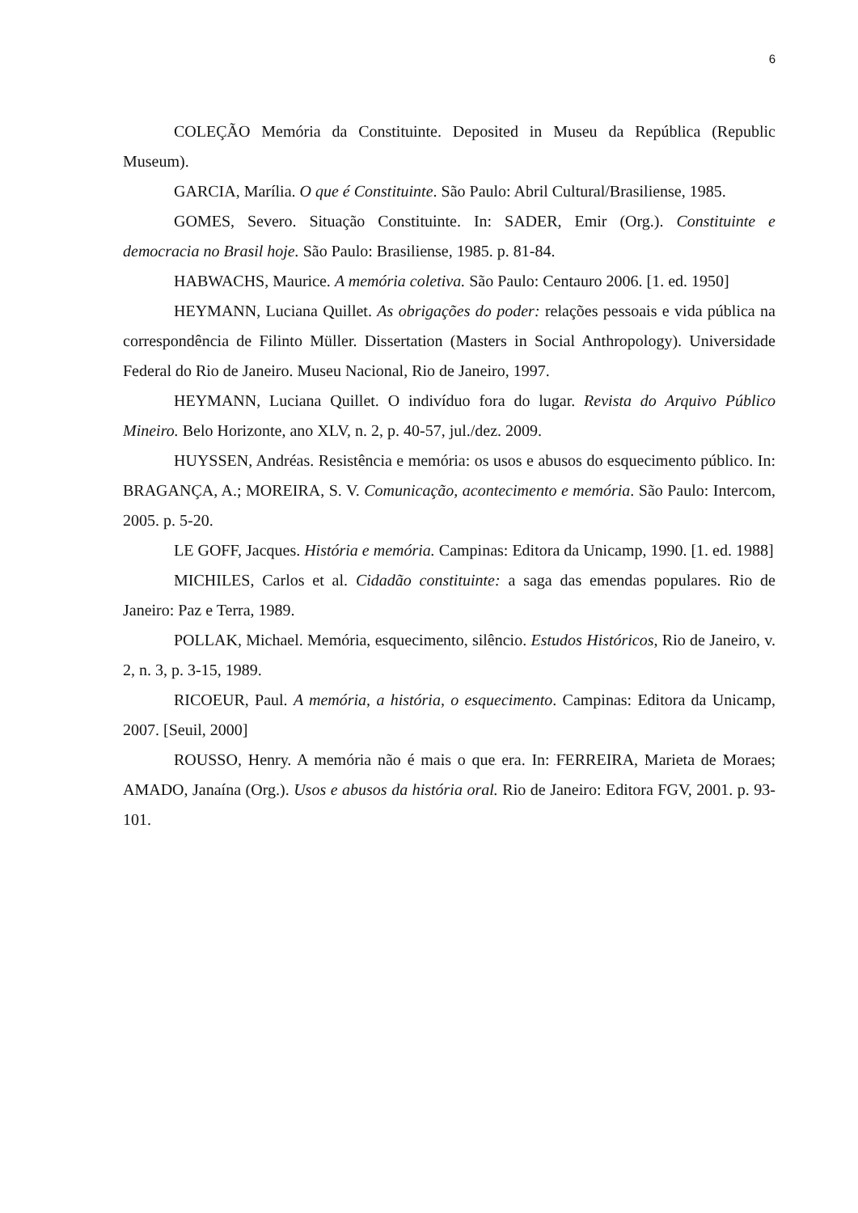6
COLEÇÃO Memória da Constituinte. Deposited in Museu da República (Republic Museum).
GARCIA, Marília. O que é Constituinte. São Paulo: Abril Cultural/Brasiliense, 1985.
GOMES, Severo. Situação Constituinte. In: SADER, Emir (Org.). Constituinte e democracia no Brasil hoje. São Paulo: Brasiliense, 1985. p. 81-84.
HABWACHS, Maurice. A memória coletiva. São Paulo: Centauro 2006. [1. ed. 1950]
HEYMANN, Luciana Quillet. As obrigações do poder: relações pessoais e vida pública na correspondência de Filinto Müller. Dissertation (Masters in Social Anthropology). Universidade Federal do Rio de Janeiro. Museu Nacional, Rio de Janeiro, 1997.
HEYMANN, Luciana Quillet. O indivíduo fora do lugar. Revista do Arquivo Público Mineiro. Belo Horizonte, ano XLV, n. 2, p. 40-57, jul./dez. 2009.
HUYSSEN, Andréas. Resistência e memória: os usos e abusos do esquecimento público. In: BRAGANÇA, A.; MOREIRA, S. V. Comunicação, acontecimento e memória. São Paulo: Intercom, 2005. p. 5-20.
LE GOFF, Jacques. História e memória. Campinas: Editora da Unicamp, 1990. [1. ed. 1988]
MICHILES, Carlos et al. Cidadão constituinte: a saga das emendas populares. Rio de Janeiro: Paz e Terra, 1989.
POLLAK, Michael. Memória, esquecimento, silêncio. Estudos Históricos, Rio de Janeiro, v. 2, n. 3, p. 3-15, 1989.
RICOEUR, Paul. A memória, a história, o esquecimento. Campinas: Editora da Unicamp, 2007. [Seuil, 2000]
ROUSSO, Henry. A memória não é mais o que era. In: FERREIRA, Marieta de Moraes; AMADO, Janaína (Org.). Usos e abusos da história oral. Rio de Janeiro: Editora FGV, 2001. p. 93-101.